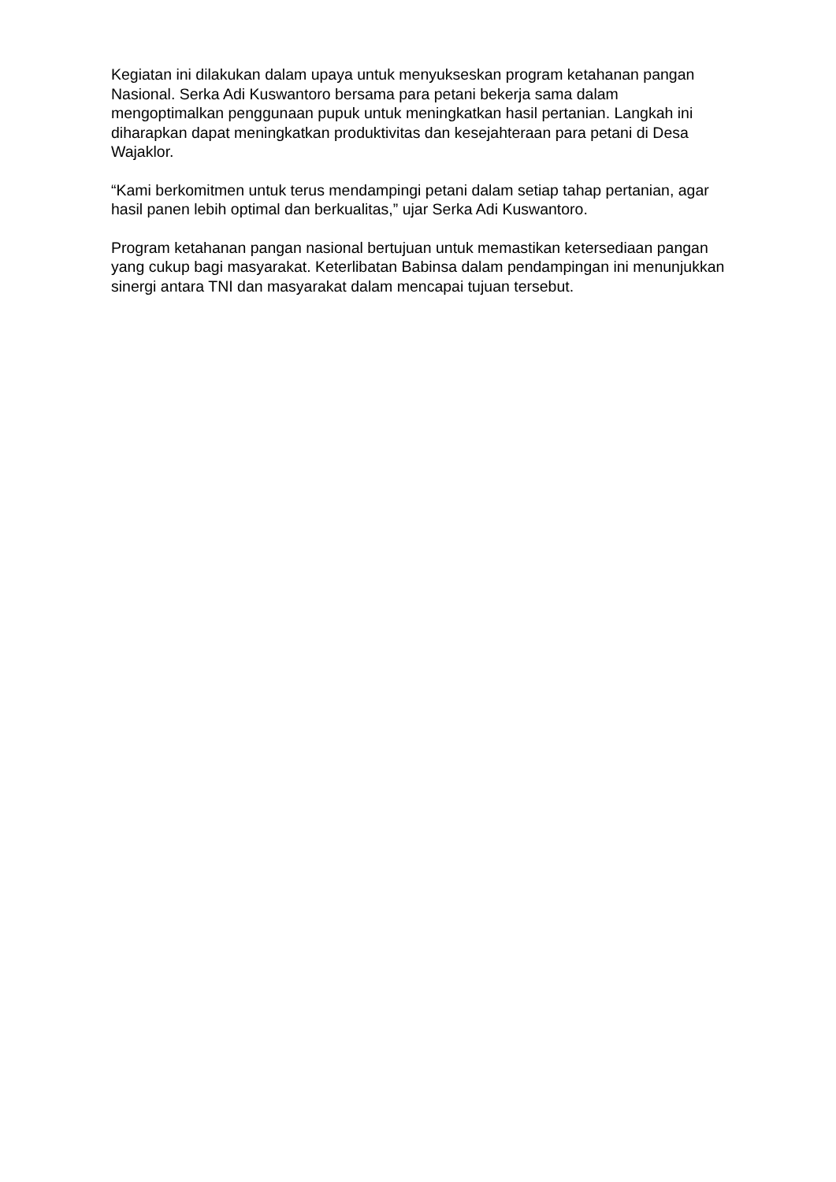Kegiatan ini dilakukan dalam upaya untuk menyukseskan program ketahanan pangan Nasional. Serka Adi Kuswantoro bersama para petani bekerja sama dalam mengoptimalkan penggunaan pupuk untuk meningkatkan hasil pertanian. Langkah ini diharapkan dapat meningkatkan produktivitas dan kesejahteraan para petani di Desa Wajaklor.
“Kami berkomitmen untuk terus mendampingi petani dalam setiap tahap pertanian, agar hasil panen lebih optimal dan berkualitas,” ujar Serka Adi Kuswantoro.
Program ketahanan pangan nasional bertujuan untuk memastikan ketersediaan pangan yang cukup bagi masyarakat. Keterlibatan Babinsa dalam pendampingan ini menunjukkan sinergi antara TNI dan masyarakat dalam mencapai tujuan tersebut.